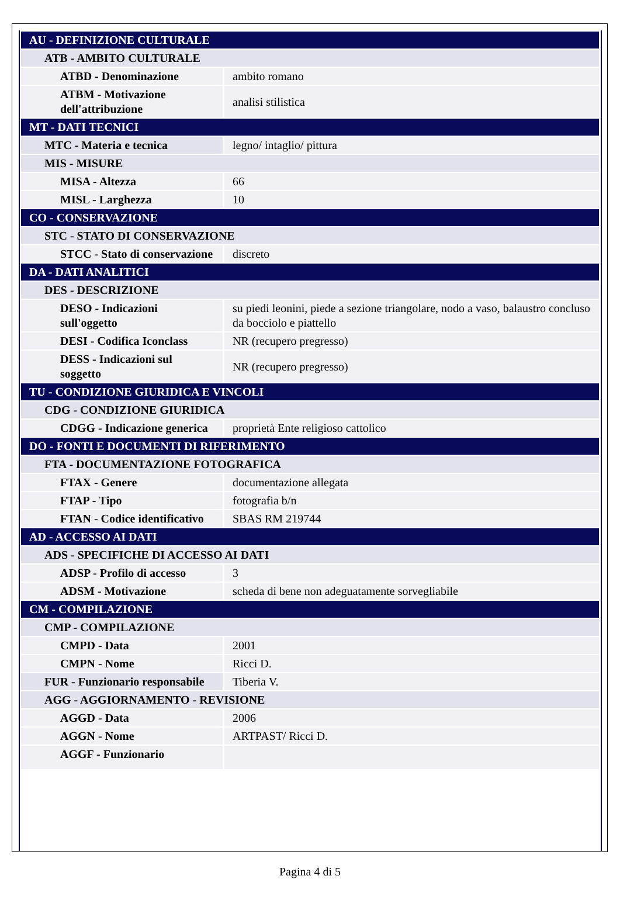| AU - DEFINIZIONE CULTURALE | |
| ATB - AMBITO CULTURALE | |
| ATBD - Denominazione | ambito romano |
| ATBM - Motivazione dell'attribuzione | analisi stilistica |
| MT - DATI TECNICI | |
| MTC - Materia e tecnica | legno/ intaglio/ pittura |
| MIS - MISURE | |
| MISA - Altezza | 66 |
| MISL - Larghezza | 10 |
| CO - CONSERVAZIONE | |
| STC - STATO DI CONSERVAZIONE | |
| STCC - Stato di conservazione | discreto |
| DA - DATI ANALITICI | |
| DES - DESCRIZIONE | |
| DESO - Indicazioni sull'oggetto | su piedi leonini, piede a sezione triangolare, nodo a vaso, balaustro concluso da bocciolo e piattello |
| DESI - Codifica Iconclass | NR (recupero pregresso) |
| DESS - Indicazioni sul soggetto | NR (recupero pregresso) |
| TU - CONDIZIONE GIURIDICA E VINCOLI | |
| CDG - CONDIZIONE GIURIDICA | |
| CDGG - Indicazione generica | proprietà Ente religioso cattolico |
| DO - FONTI E DOCUMENTI DI RIFERIMENTO | |
| FTA - DOCUMENTAZIONE FOTOGRAFICA | |
| FTAX - Genere | documentazione allegata |
| FTAP - Tipo | fotografia b/n |
| FTAN - Codice identificativo | SBAS RM 219744 |
| AD - ACCESSO AI DATI | |
| ADS - SPECIFICHE DI ACCESSO AI DATI | |
| ADSP - Profilo di accesso | 3 |
| ADSM - Motivazione | scheda di bene non adeguatamente sorvegliabile |
| CM - COMPILAZIONE | |
| CMP - COMPILAZIONE | |
| CMPD - Data | 2001 |
| CMPN - Nome | Ricci D. |
| FUR - Funzionario responsabile | Tiberia V. |
| AGG - AGGIORNAMENTO - REVISIONE | |
| AGGD - Data | 2006 |
| AGGN - Nome | ARTPAST/ Ricci D. |
| AGGF - Funzionario | |
Pagina 4 di 5